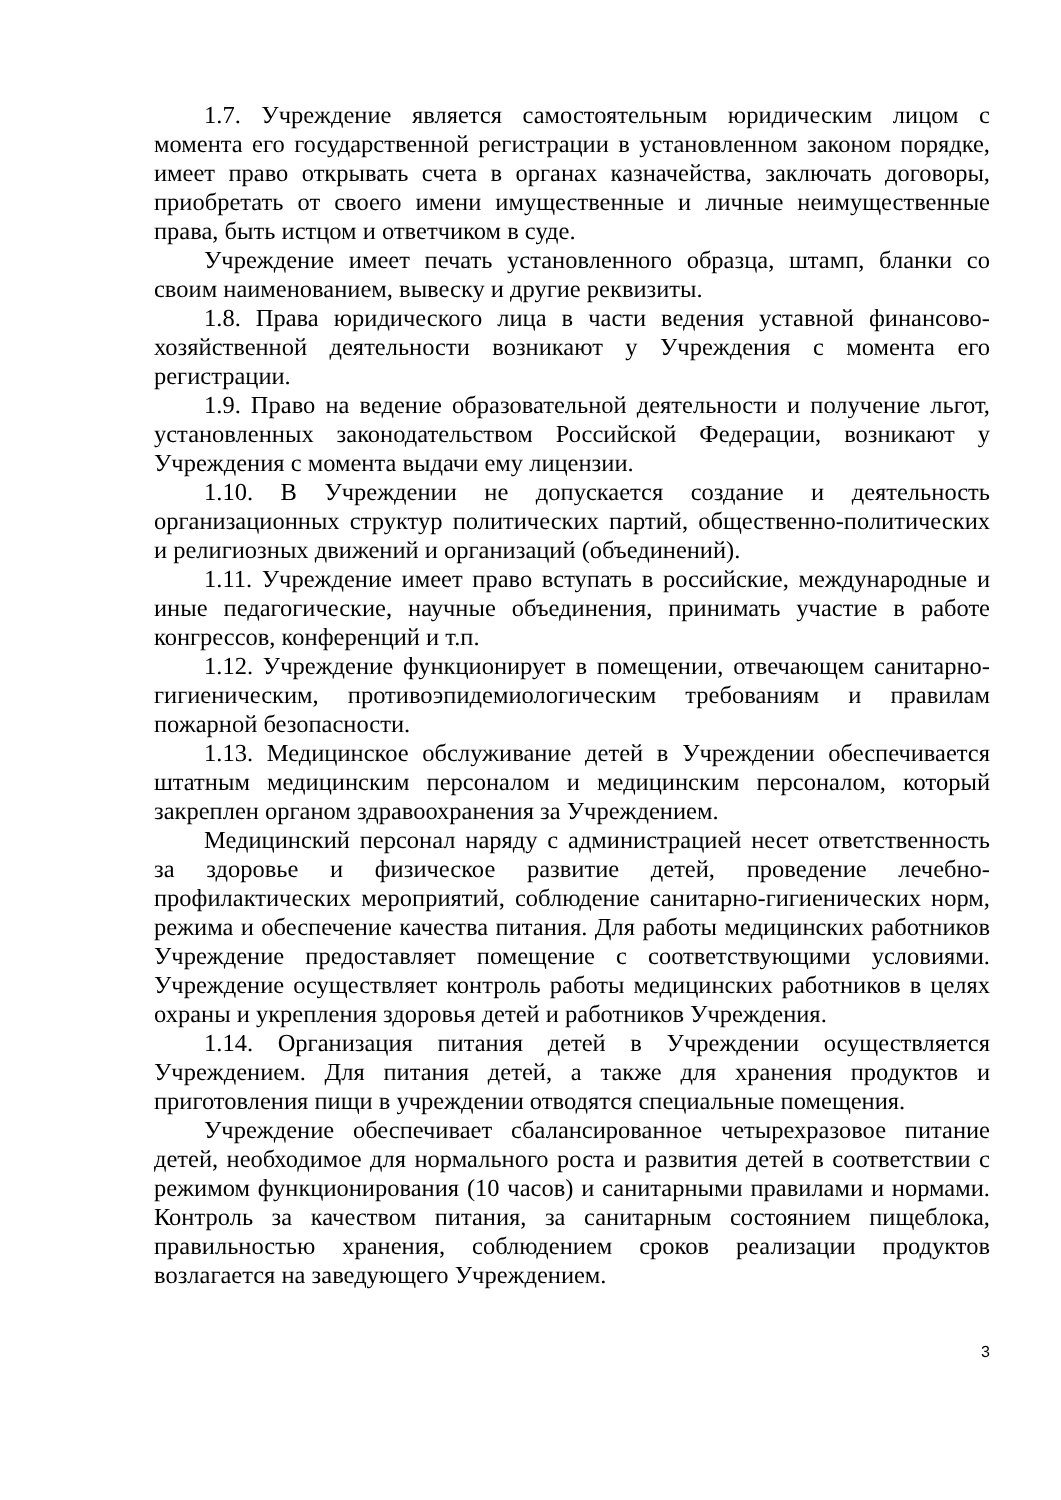1.7. Учреждение является самостоятельным юридическим лицом с момента его государственной регистрации в установленном законом порядке, имеет право открывать счета в органах казначейства, заключать договоры, приобретать от своего имени имущественные и личные неимущественные права, быть истцом и ответчиком в суде.
Учреждение имеет печать установленного образца, штамп, бланки со своим наименованием, вывеску и другие реквизиты.
1.8. Права юридического лица в части ведения уставной финансово-хозяйственной деятельности возникают у Учреждения с момента его регистрации.
1.9. Право на ведение образовательной деятельности и получение льгот, установленных законодательством Российской Федерации, возникают у Учреждения с момента выдачи ему лицензии.
1.10. В Учреждении не допускается создание и деятельность организационных структур политических партий, общественно-политических и религиозных движений и организаций (объединений).
1.11. Учреждение имеет право вступать в российские, международные и иные педагогические, научные объединения, принимать участие в работе конгрессов, конференций и т.п.
1.12. Учреждение функционирует в помещении, отвечающем санитарно-гигиеническим, противоэпидемиологическим требованиям и правилам пожарной безопасности.
1.13. Медицинское обслуживание детей в Учреждении обеспечивается штатным медицинским персоналом и медицинским персоналом, который закреплен органом здравоохранения за Учреждением.
Медицинский персонал наряду с администрацией несет ответственность за здоровье и физическое развитие детей, проведение лечебно-профилактических мероприятий, соблюдение санитарно-гигиенических норм, режима и обеспечение качества питания. Для работы медицинских работников Учреждение предоставляет помещение с соответствующими условиями. Учреждение осуществляет контроль работы медицинских работников в целях охраны и укрепления здоровья детей и работников Учреждения.
1.14. Организация питания детей в Учреждении осуществляется Учреждением. Для питания детей, а также для хранения продуктов и приготовления пищи в учреждении отводятся специальные помещения.
Учреждение обеспечивает сбалансированное четырехразовое питание детей, необходимое для нормального роста и развития детей в соответствии с режимом функционирования (10 часов) и санитарными правилами и нормами. Контроль за качеством питания, за санитарным состоянием пищеблока, правильностью хранения, соблюдением сроков реализации продуктов возлагается на заведующего Учреждением.
3